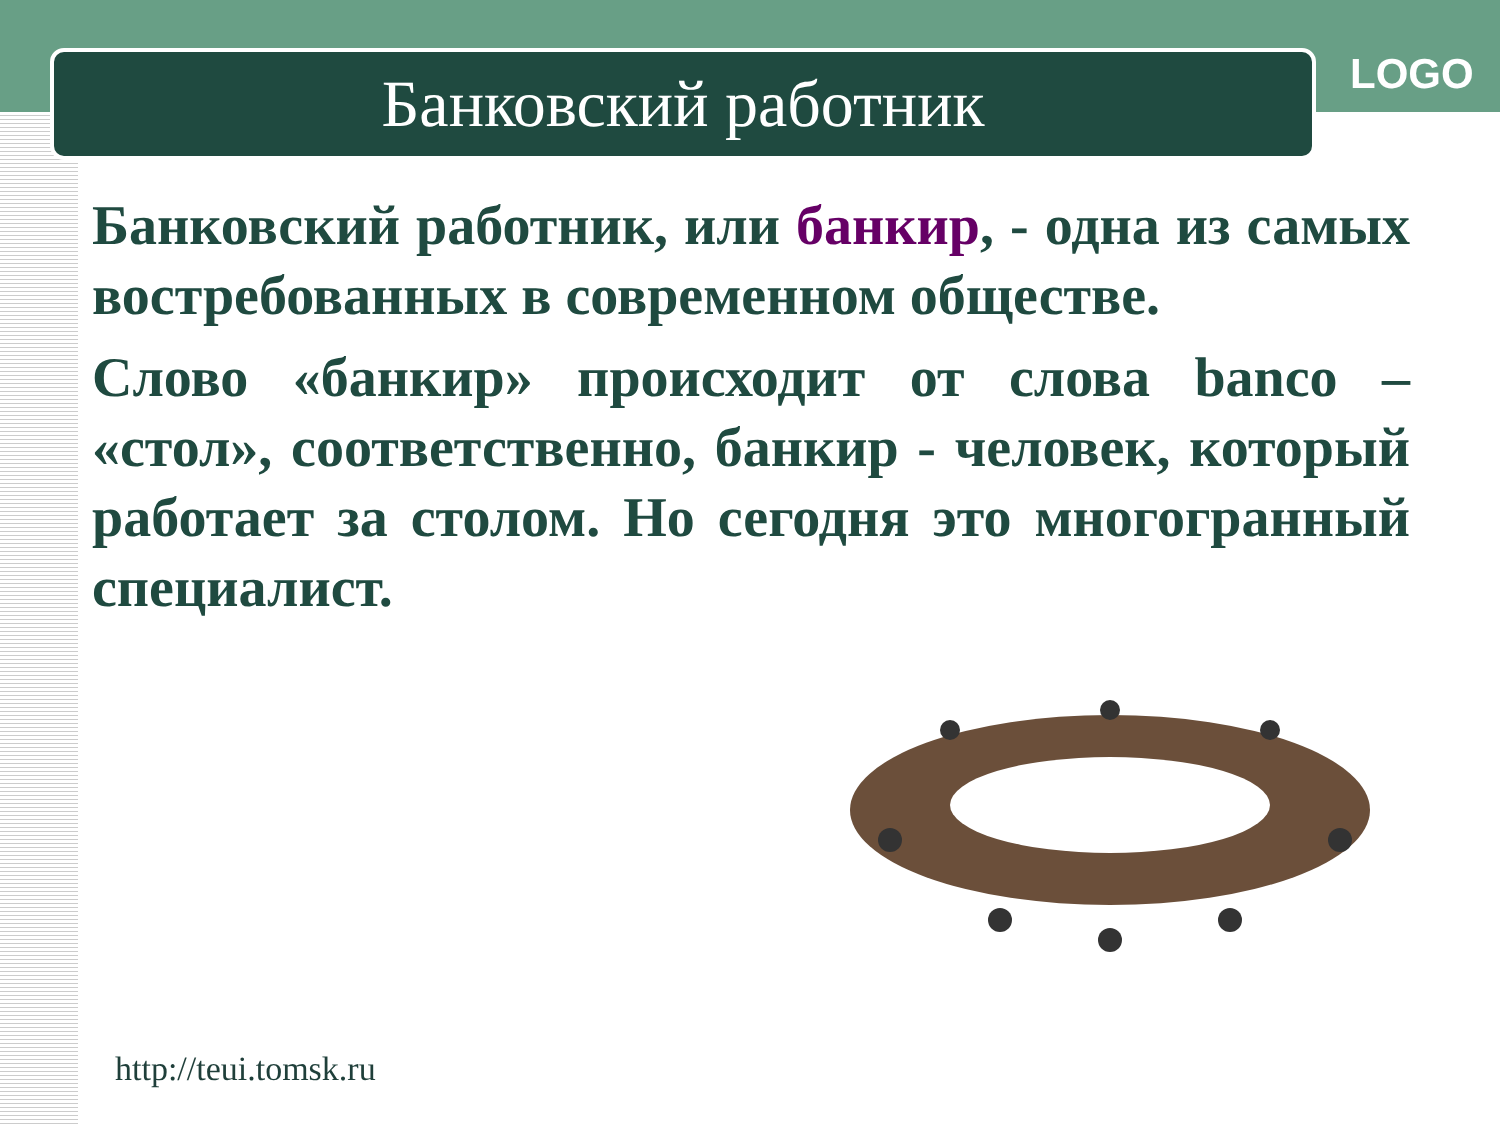Банковский работник LOGO
Банковский работник, или банкир, - одна из самых востребованных в современном обществе.
Слово «банкир» происходит от слова banco – «стол», соответственно, банкир - человек, который работает за столом. Но сегодня это многогранный специалист.
http://teui.tomsk.ru